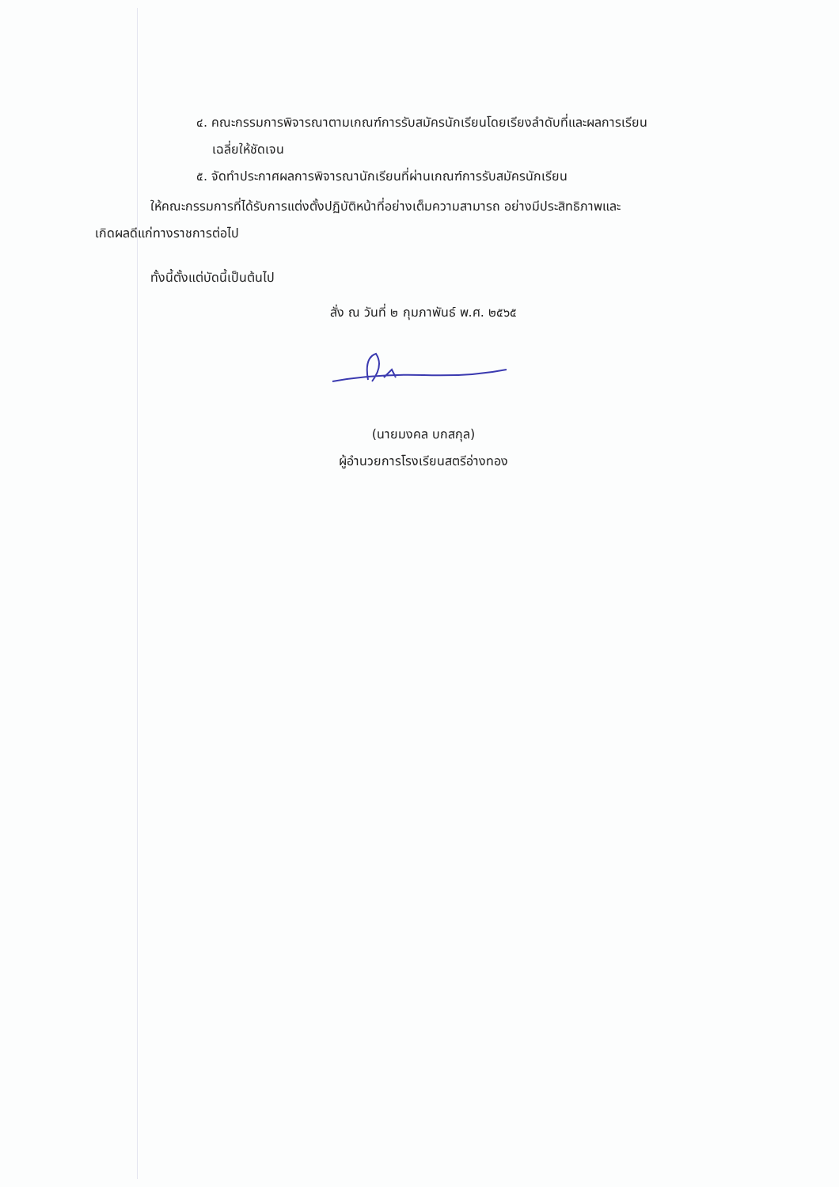๔. คณะกรรมการพิจารณาตามเกณฑ์การรับสมัครนักเรียนโดยเรียงลำดับที่และผลการเรียน
เฉลี่ยให้ชัดเจน
๕. จัดทำประกาศผลการพิจารณานักเรียนที่ผ่านเกณฑ์การรับสมัครนักเรียน
ให้คณะกรรมการที่ได้รับการแต่งตั้งปฏิบัติหน้าที่อย่างเต็มความสามารถ อย่างมีประสิทธิภาพและ
เกิดผลดีแก่ทางราชการต่อไป
ทั้งนี้ตั้งแต่บัดนี้เป็นต้นไป
สั่ง ณ วันที่ ๒ กุมภาพันธ์ พ.ศ. ๒๕๖๕
(นายมงคล บกสกุล)
ผู้อำนวยการโรงเรียนสตรีอ่างทอง